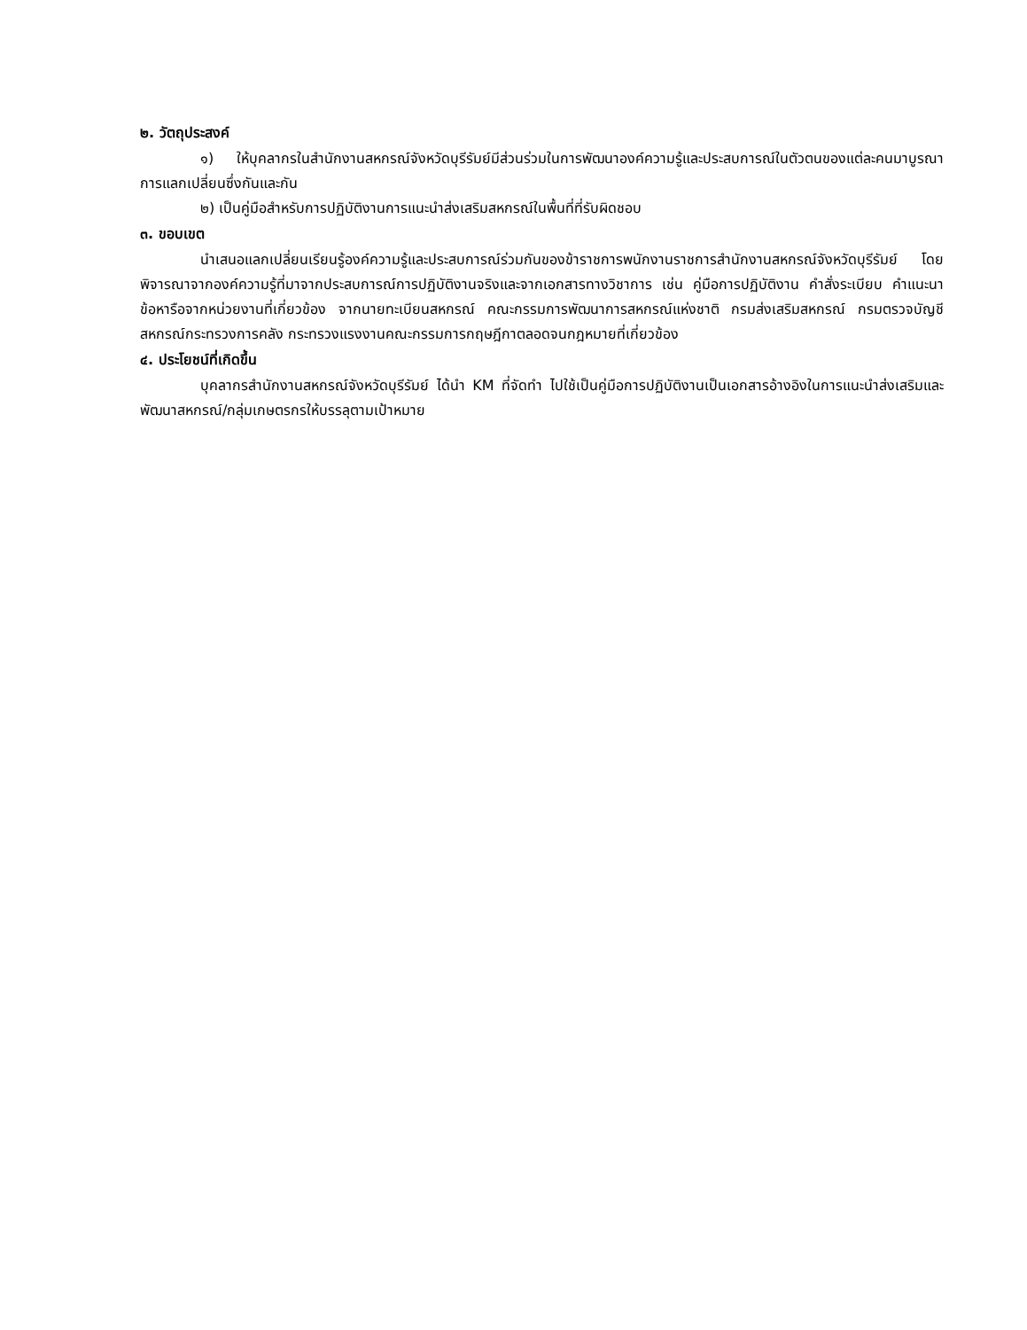๒. วัตถุประสงค์
๑) ให้บุคลากรในสำนักงานสหกรณ์จังหวัดบุรีรัมย์มีส่วนร่วมในการพัฒนาองค์ความรู้และประสบการณ์ในตัวตนของแต่ละคนมาบูรณาการแลกเปลี่ยนซึ่งกันและกัน
๒) เป็นคู่มือสำหรับการปฏิบัติงานการแนะนำส่งเสริมสหกรณ์ในพื้นที่ที่รับผิดชอบ
๓. ขอบเขต
นำเสนอแลกเปลี่ยนเรียนรู้องค์ความรู้และประสบการณ์ร่วมกันของข้าราชการพนักงานราชการสำนักงานสหกรณ์จังหวัดบุรีรัมย์ โดยพิจารณาจากองค์ความรู้ที่มาจากประสบการณ์การปฏิบัติงานจริงและจากเอกสารทางวิชาการ เช่น คู่มือการปฏิบัติงาน คำสั่งระเบียบ คำแนะนาข้อหารือจากหน่วยงานที่เกี่ยวข้อง จากนายทะเบียนสหกรณ์ คณะกรรมการพัฒนาการสหกรณ์แห่งชาติ กรมส่งเสริมสหกรณ์ กรมตรวจบัญชีสหกรณ์กระทรวงการคลัง กระทรวงแรงงานคณะกรรมการกฤษฎีกาตลอดจนกฎหมายที่เกี่ยวข้อง
๔. ประโยชน์ที่เกิดขึ้น
บุคลากรสำนักงานสหกรณ์จังหวัดบุรีรัมย์ ได้นำ KM ที่จัดทำ ไปใช้เป็นคู่มือการปฏิบัติงานเป็นเอกสารอ้างอิงในการแนะนำส่งเสริมและพัฒนาสหกรณ์/กลุ่มเกษตรกรให้บรรลุตามเป้าหมาย